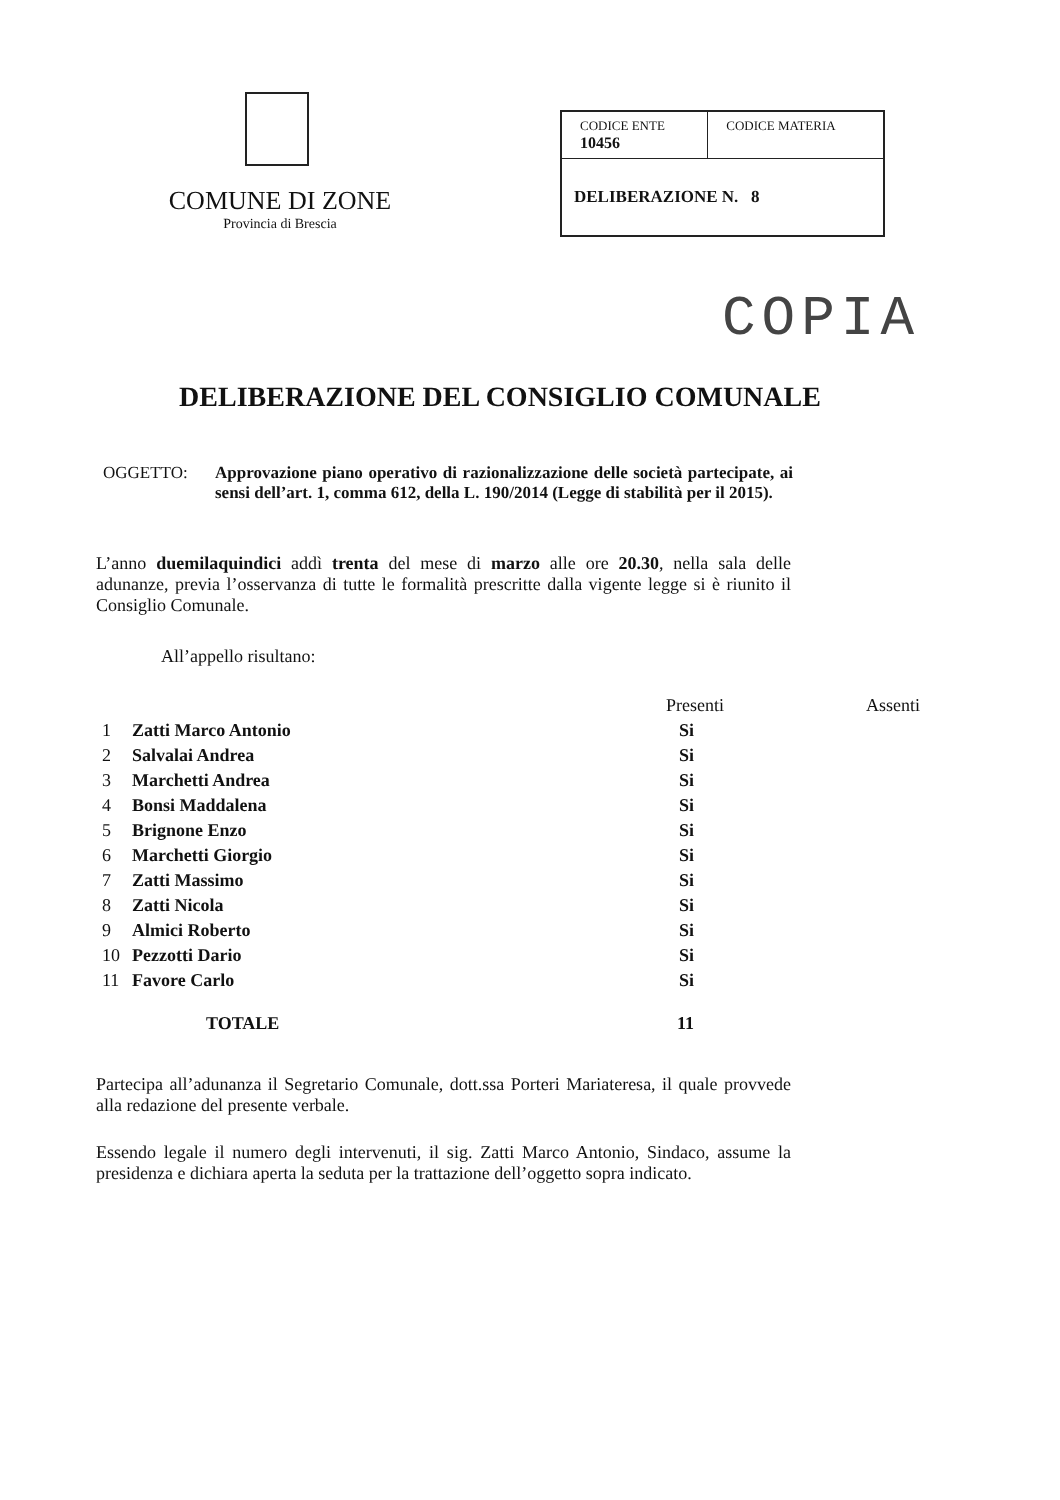COMUNE DI ZONE
Provincia di Brescia
| CODICE ENTE 10456 | CODICE MATERIA |
| DELIBERAZIONE N. 8 | |
COPIA
DELIBERAZIONE DEL CONSIGLIO COMUNALE
OGGETTO: Approvazione piano operativo di razionalizzazione delle società partecipate, ai sensi dell’art. 1, comma 612, della L. 190/2014 (Legge di stabilità per il 2015).
L’anno duemilaquindici addì trenta del mese di marzo alle ore 20.30, nella sala delle adunanze, previa l’osservanza di tutte le formalità prescritte dalla vigente legge si è riunito il Consiglio Comunale.
All’appello risultano:
| | | Presenti | Assenti |
| --- | --- | --- | --- |
| 1 | Zatti Marco Antonio | Si | |
| 2 | Salvalai Andrea | Si | |
| 3 | Marchetti Andrea | Si | |
| 4 | Bonsi Maddalena | Si | |
| 5 | Brignone Enzo | Si | |
| 6 | Marchetti Giorgio | Si | |
| 7 | Zatti Massimo | Si | |
| 8 | Zatti Nicola | Si | |
| 9 | Almici Roberto | Si | |
| 10 | Pezzotti Dario | Si | |
| 11 | Favore Carlo | Si | |
| | TOTALE | 11 | |
Partecipa all’adunanza il Segretario Comunale, dott.ssa Porteri Mariateresa, il quale provvede alla redazione del presente verbale.
Essendo legale il numero degli intervenuti, il sig. Zatti Marco Antonio, Sindaco, assume la presidenza e dichiara aperta la seduta per la trattazione dell’oggetto sopra indicato.